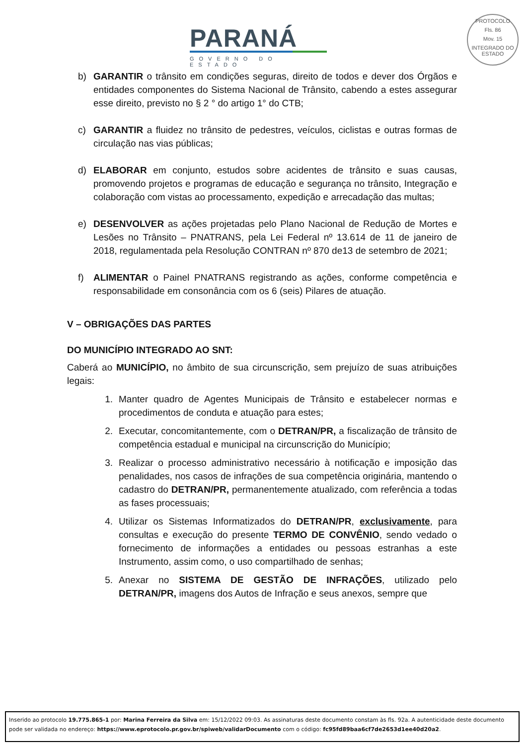PARANÁ
GOVERNO DO ESTADO
PROTOCOLO
Fls. 86
Mov. 15
INTEGRADO DO ESTADO
b) GARANTIR o trânsito em condições seguras, direito de todos e dever dos Órgãos e entidades componentes do Sistema Nacional de Trânsito, cabendo a estes assegurar esse direito, previsto no § 2 ° do artigo 1° do CTB;
c) GARANTIR a fluidez no trânsito de pedestres, veículos, ciclistas e outras formas de circulação nas vias públicas;
d) ELABORAR em conjunto, estudos sobre acidentes de trânsito e suas causas, promovendo projetos e programas de educação e segurança no trânsito, Integração e colaboração com vistas ao processamento, expedição e arrecadação das multas;
e) DESENVOLVER as ações projetadas pelo Plano Nacional de Redução de Mortes e Lesões no Trânsito – PNATRANS, pela Lei Federal nº 13.614 de 11 de janeiro de 2018, regulamentada pela Resolução CONTRAN nº 870 de13 de setembro de 2021;
f) ALIMENTAR o Painel PNATRANS registrando as ações, conforme competência e responsabilidade em consonância com os 6 (seis) Pilares de atuação.
V – OBRIGAÇÕES DAS PARTES
DO MUNICÍPIO INTEGRADO AO SNT:
Caberá ao MUNICÍPIO, no âmbito de sua circunscrição, sem prejuízo de suas atribuições legais:
1. Manter quadro de Agentes Municipais de Trânsito e estabelecer normas e procedimentos de conduta e atuação para estes;
2. Executar, concomitantemente, com o DETRAN/PR, a fiscalização de trânsito de competência estadual e municipal na circunscrição do Município;
3. Realizar o processo administrativo necessário à notificação e imposição das penalidades, nos casos de infrações de sua competência originária, mantendo o cadastro do DETRAN/PR, permanentemente atualizado, com referência a todas as fases processuais;
4. Utilizar os Sistemas Informatizados do DETRAN/PR, exclusivamente, para consultas e execução do presente TERMO DE CONVÊNIO, sendo vedado o fornecimento de informações a entidades ou pessoas estranhas a este Instrumento, assim como, o uso compartilhado de senhas;
5. Anexar no SISTEMA DE GESTÃO DE INFRAÇÕES, utilizado pelo DETRAN/PR, imagens dos Autos de Infração e seus anexos, sempre que
Inserido ao protocolo 19.775.865-1 por: Marina Ferreira da Silva em: 15/12/2022 09:03. As assinaturas deste documento constam às fls. 92a. A autenticidade deste documento pode ser validada no endereço: https://www.eprotocolo.pr.gov.br/spiweb/validarDocumento com o código: fc95fd89baa6cf7de2653d1ee40d20a2.